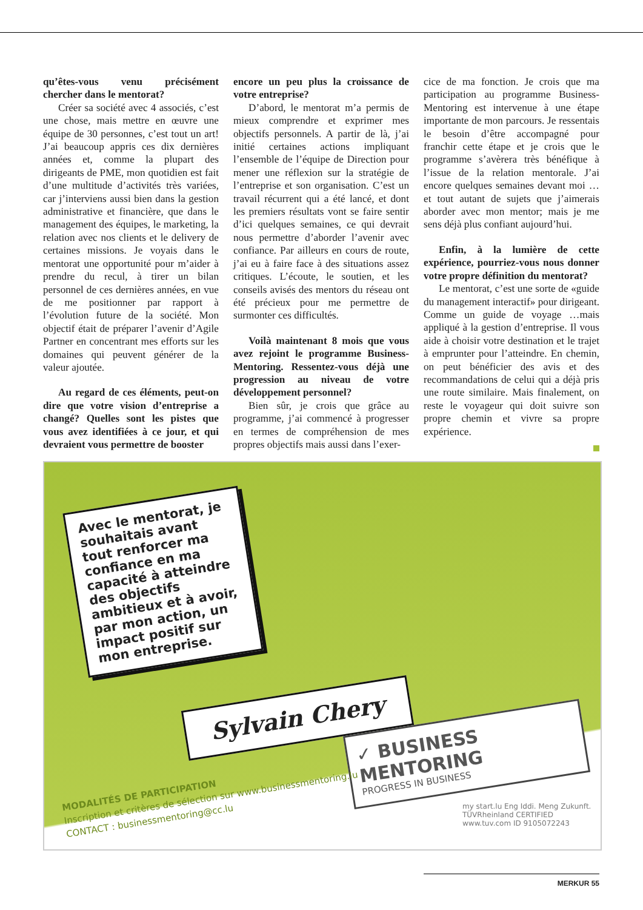qu’êtes-vous venu précisément chercher dans le mentorat?
Créer sa société avec 4 associés, c’est une chose, mais mettre en œuvre une équipe de 30 personnes, c’est tout un art! J’ai beaucoup appris ces dix dernières années et, comme la plupart des dirigeants de PME, mon quotidien est fait d’une multitude d’activités très variées, car j’interviens aussi bien dans la gestion administrative et financière, que dans le management des équipes, le marketing, la relation avec nos clients et le delivery de certaines missions. Je voyais dans le mentorat une opportunité pour m’aider à prendre du recul, à tirer un bilan personnel de ces dernières années, en vue de me positionner par rapport à l’évolution future de la société. Mon objectif était de préparer l’avenir d’Agile Partner en concentrant mes efforts sur les domaines qui peuvent générer de la valeur ajoutée.
Au regard de ces éléments, peut-on dire que votre vision d’entreprise a changé? Quelles sont les pistes que vous avez identifiées à ce jour, et qui devraient vous permettre de booster
encore un peu plus la croissance de votre entreprise?
D’abord, le mentorat m’a permis de mieux comprendre et exprimer mes objectifs personnels. A partir de là, j’ai initié certaines actions impliquant l’ensemble de l’équipe de Direction pour mener une réflexion sur la stratégie de l’entreprise et son organisation. C’est un travail récurrent qui a été lancé, et dont les premiers résultats vont se faire sentir d’ici quelques semaines, ce qui devrait nous permettre d’aborder l’avenir avec confiance. Par ailleurs en cours de route, j’ai eu à faire face à des situations assez critiques. L’écoute, le soutien, et les conseils avisés des mentors du réseau ont été précieux pour me permettre de surmonter ces difficultés.
Voilà maintenant 8 mois que vous avez rejoint le programme Business-Mentoring. Ressentez-vous déjà une progression au niveau de votre développement personnel?
Bien sûr, je crois que grâce au programme, j’ai commencé à progresser en termes de compréhension de mes propres objectifs mais aussi dans l’exer-
cice de ma fonction. Je crois que ma participation au programme Business-Mentoring est intervenue à une étape importante de mon parcours. Je ressentais le besoin d’être accompagné pour franchir cette étape et je crois que le programme s’avèrera très bénéfique à l’issue de la relation mentorale. J’ai encore quelques semaines devant moi …et tout autant de sujets que j’aimerais aborder avec mon mentor; mais je me sens déjà plus confiant aujourd’hui.
Enfin, à la lumière de cette expérience, pourriez-vous nous donner votre propre définition du mentorat?
Le mentorat, c’est une sorte de «guide du management interactif» pour dirigeant. Comme un guide de voyage …mais appliqué à la gestion d’entreprise. Il vous aide à choisir votre destination et le trajet à emprunter pour l’atteindre. En chemin, on peut bénéficier des avis et des recommandations de celui qui a déjà pris une route similaire. Mais finalement, on reste le voyageur qui doit suivre son propre chemin et vivre sa propre expérience.
Avec le mentorat, je souhaitais avant tout renforcer ma confiance en ma capacité à atteindre des objectifs ambitieux et à avoir, par mon action, un impact positif sur mon entreprise.
Sylvain Chery
✓ BUSINESS MENTORING
PROGRESS IN BUSINESS
MODALITÉS DE PARTICIPATION
Inscription et critères de sélection sur www.businessmentoring.lu
CONTACT : businessmentoring@cc.lu
my start.lu Eng Iddi. Meng Zukunft. TÜVRheinland CERTIFIED www.tuv.com ID 9105072243
MERKUR 55